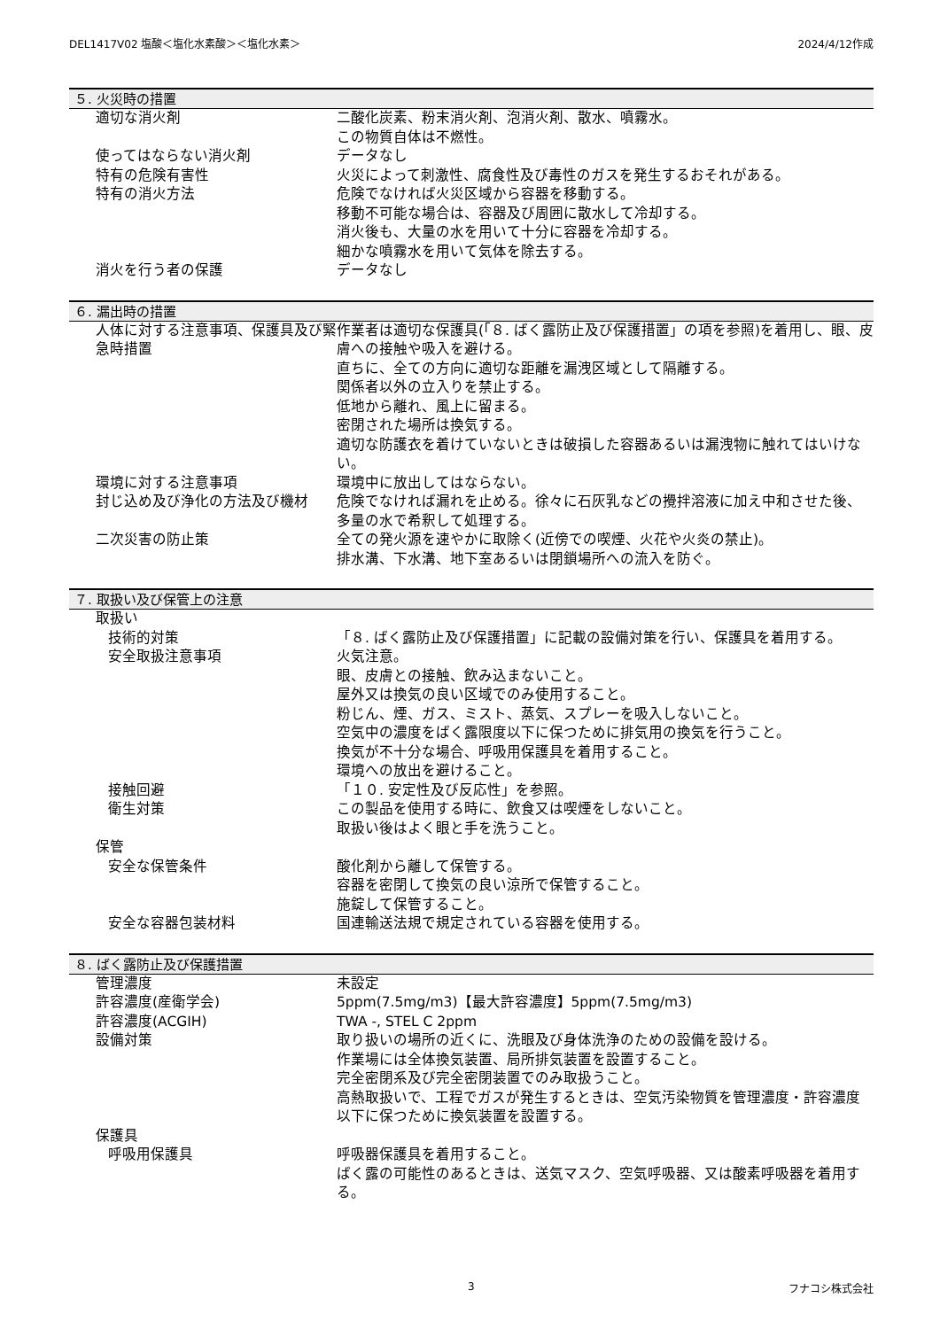DEL1417V02 塩酸＜塩化水素酸＞＜塩化水素＞ 2024/4/12作成
５. 火災時の措置
適切な消火剤 二酸化炭素、粉末消火剤、泡消火剤、散水、噴霧水。
この物質自体は不燃性。
使ってはならない消火剤 データなし
特有の危険有害性 火災によって刺激性、腐食性及び毒性のガスを発生するおそれがある。
特有の消火方法 危険でなければ火災区域から容器を移動する。
移動不可能な場合は、容器及び周囲に散水して冷却する。
消火後も、大量の水を用いて十分に容器を冷却する。
細かな噴霧水を用いて気体を除去する。
消火を行う者の保護 データなし
６. 漏出時の措置
人体に対する注意事項、保護具及び緊急時措置
作業者は適切な保護具(「８. ばく露防止及び保護措置」の項を参照)を着用し、眼、皮膚への接触や吸入を避ける。
直ちに、全ての方向に適切な距離を漏洩区域として隔離する。
関係者以外の立入りを禁止する。
低地から離れ、風上に留まる。
密閉された場所は換気する。
適切な防護衣を着けていないときは破損した容器あるいは漏洩物に触れてはいけない。
環境に対する注意事項 環境中に放出してはならない。
封じ込め及び浄化の方法及び機材 危険でなければ漏れを止める。徐々に石灰乳などの攪拌溶液に加え中和させた後、多量の水で希釈して処理する。
二次災害の防止策 全ての発火源を速やかに取除く(近傍での喫煙、火花や火炎の禁止)。
排水溝、下水溝、地下室あるいは閉鎖場所への流入を防ぐ。
７. 取扱い及び保管上の注意
取扱い
技術的対策 「８. ばく露防止及び保護措置」に記載の設備対策を行い、保護具を着用する。
安全取扱注意事項 火気注意。
眼、皮膚との接触、飲み込まないこと。
屋外又は換気の良い区域でのみ使用すること。
粉じん、煙、ガス、ミスト、蒸気、スプレーを吸入しないこと。
空気中の濃度をばく露限度以下に保つために排気用の換気を行うこと。
換気が不十分な場合、呼吸用保護具を着用すること。
環境への放出を避けること。
接触回避 「１０. 安定性及び反応性」を参照。
衛生対策 この製品を使用する時に、飲食又は喫煙をしないこと。
取扱い後はよく眼と手を洗うこと。
保管
安全な保管条件 酸化剤から離して保管する。
容器を密閉して換気の良い涼所で保管すること。
施錠して保管すること。
安全な容器包装材料 国連輸送法規で規定されている容器を使用する。
８. ばく露防止及び保護措置
管理濃度 未設定
許容濃度(産衛学会) 5ppm(7.5mg/m3)【最大許容濃度】5ppm(7.5mg/m3)
許容濃度(ACGIH) TWA -, STEL C 2ppm
設備対策 取り扱いの場所の近くに、洗眼及び身体洗浄のための設備を設ける。
作業場には全体換気装置、局所排気装置を設置すること。
完全密閉系及び完全密閉装置でのみ取扱うこと。
高熱取扱いで、工程でガスが発生するときは、空気汚染物質を管理濃度・許容濃度以下に保つために換気装置を設置する。
保護具
呼吸用保護具 呼吸器保護具を着用すること。
ばく露の可能性のあるときは、送気マスク、空気呼吸器、又は酸素呼吸器を着用する。
3 フナコシ株式会社